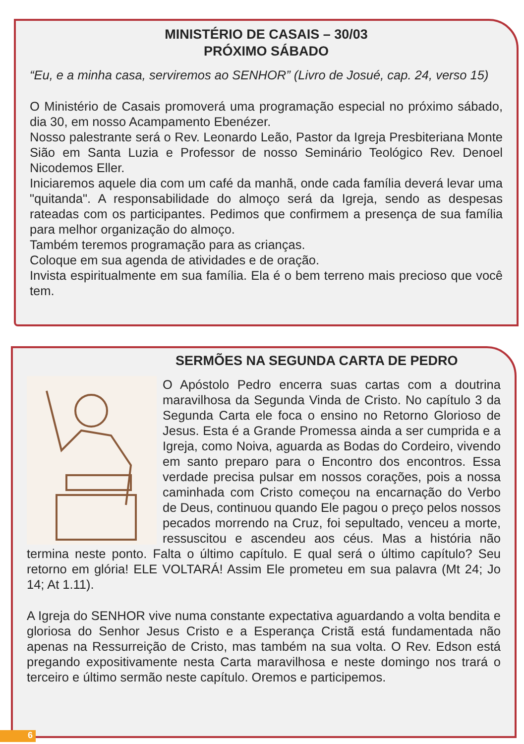MINISTÉRIO DE CASAIS – 30/03
PRÓXIMO SÁBADO
“Eu, e a minha casa, serviremos ao SENHOR” (Livro de Josué, cap. 24, verso 15)
O Ministério de Casais promoverá uma programação especial no próximo sábado, dia 30, em nosso Acampamento Ebenézer.
Nosso palestrante será o Rev. Leonardo Leão, Pastor da Igreja Presbiteriana Monte Sião em Santa Luzia e Professor de nosso Seminário Teológico Rev. Denoel Nicodemos Eller.
Iniciaremos aquele dia com um café da manhã, onde cada família deverá levar uma "quitanda". A responsabilidade do almoço será da Igreja, sendo as despesas rateadas com os participantes. Pedimos que confirmem a presença de sua família para melhor organização do almoço.
Também teremos programação para as crianças.
Coloque em sua agenda de atividades e de oração.
Invista espiritualmente em sua família. Ela é o bem terreno mais precioso que você tem.
SERMÕES NA SEGUNDA CARTA DE PEDRO
O Apóstolo Pedro encerra suas cartas com a doutrina maravilhosa da Segunda Vinda de Cristo. No capítulo 3 da Segunda Carta ele foca o ensino no Retorno Glorioso de Jesus. Esta é a Grande Promessa ainda a ser cumprida e a Igreja, como Noiva, aguarda as Bodas do Cordeiro, vivendo em santo preparo para o Encontro dos encontros. Essa verdade precisa pulsar em nossos corações, pois a nossa caminhada com Cristo começou na encarnação do Verbo de Deus, continuou quando Ele pagou o preço pelos nossos pecados morrendo na Cruz, foi sepultado, venceu a morte, ressuscitou e ascendeu aos céus. Mas a história não termina neste ponto. Falta o último capítulo. E qual será o último capítulo? Seu retorno em glória! ELE VOLTARÁ! Assim Ele prometeu em sua palavra (Mt 24; Jo 14; At 1.11).
A Igreja do SENHOR vive numa constante expectativa aguardando a volta bendita e gloriosa do Senhor Jesus Cristo e a Esperança Cristã está fundamentada não apenas na Ressurreição de Cristo, mas também na sua volta. O Rev. Edson está pregando expositivamente nesta Carta maravilhosa e neste domingo nos trará o terceiro e último sermão neste capítulo. Oremos e participemos.
6